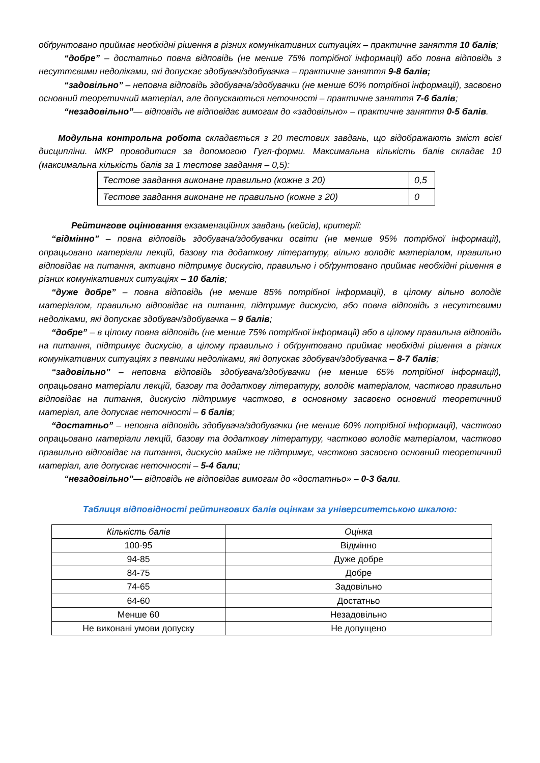обґрунтовано приймає необхідні рішення в різних комунікативних ситуаціях – практичне заняття 10 балів;
“добре” – достатньо повна відповідь (не менше 75% потрібної інформації) або повна відповідь з несуттєвими недоліками, які допускає здобувач/здобувачка – практичне заняття 9-8 балів;
“задовільно” – неповна відповідь здобувача/здобувачки (не менше 60% потрібної інформації), засвоєно основний теоретичний матеріал, але допускаються неточності – практичне заняття 7-6 балів;
“незадовільно”— відповідь не відповідає вимогам до «задовільно» – практичне заняття 0-5 балів.
Модульна контрольна робота складається з 20 тестових завдань, що відображають зміст всієї дисципліни. МКР проводитися за допомогою Гугл-форми. Максимальна кількість балів складає 10 (максимальна кількість балів за 1 тестове завдання – 0,5):
| Тестове завдання виконане правильно (кожне з 20) | 0,5 |
| Тестове завдання виконане не правильно (кожне з 20) | 0 |
Рейтингове оцінювання екзаменаційних завдань (кейсів), критерії:
“відмінно” – повна відповідь здобувача/здобувачки освіти (не менше 95% потрібної інформації), опрацьовано матеріали лекцій, базову та додаткову літературу, вільно володіє матеріалом, правильно відповідає на питання, активно підтримує дискусію, правильно і обґрунтовано приймає необхідні рішення в різних комунікативних ситуаціях – 10 балів;
“дуже добре” – повна відповідь (не менше 85% потрібної інформації), в цілому вільно володіє матеріалом, правильно відповідає на питання, підтримує дискусію, або повна відповідь з несуттєвими недоліками, які допускає здобувач/здобувачка – 9 балів;
“добре” – в цілому повна відповідь (не менше 75% потрібної інформації) або в цілому правильна відповідь на питання, підтримує дискусію, в цілому правильно і обґрунтовано приймає необхідні рішення в різних комунікативних ситуаціях з певними недоліками, які допускає здобувач/здобувачка – 8-7 балів;
“задовільно” – неповна відповідь здобувача/здобувачки (не менше 65% потрібної інформації), опрацьовано матеріали лекцій, базову та додаткову літературу, володіє матеріалом, частково правильно відповідає на питання, дискусію підтримує частково, в основному засвоєно основний теоретичний матеріал, але допускає неточності – 6 балів;
“достатньо” – неповна відповідь здобувача/здобувачки (не менше 60% потрібної інформації), частково опрацьовано матеріали лекцій, базову та додаткову літературу, частково володіє матеріалом, частково правильно відповідає на питання, дискусію майже не підтримує, частково засвоєно основний теоретичний матеріал, але допускає неточності – 5-4 бали;
“незадовільно”— відповідь не відповідає вимогам до «достатньо» – 0-3 бали.
Таблиця відповідності рейтингових балів оцінкам за університетською шкалою:
| Кількість балів | Оцінка |
| 100-95 | Відмінно |
| 94-85 | Дуже добре |
| 84-75 | Добре |
| 74-65 | Задовільно |
| 64-60 | Достатньо |
| Менше 60 | Незадовільно |
| Не виконані умови допуску | Не допущено |